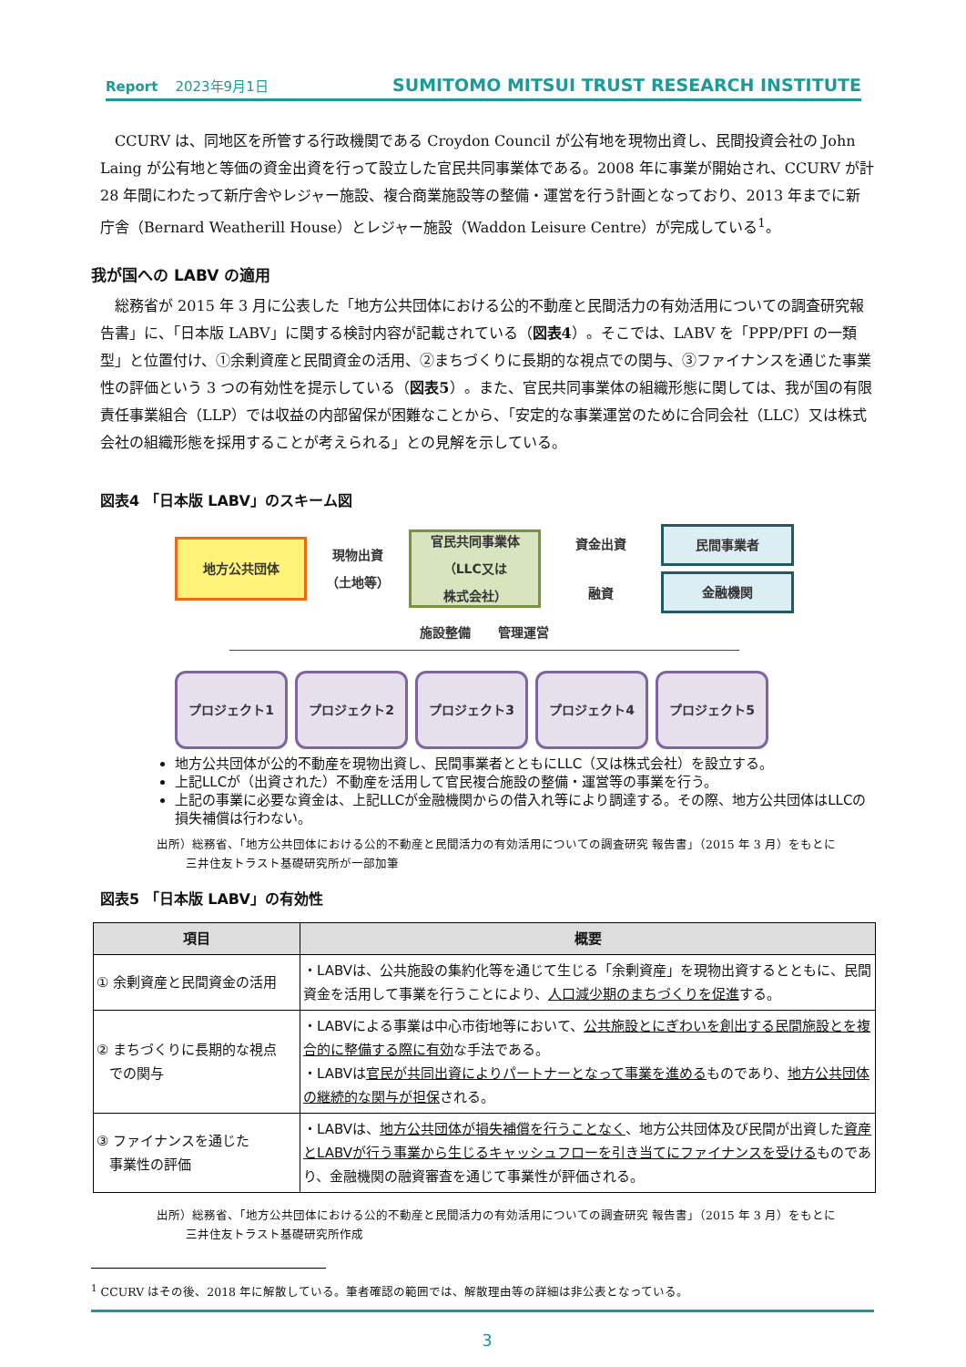Report 2023年9月1日 SUMITOMO MITSUI TRUST RESEARCH INSTITUTE
CCURV は、同地区を所管する行政機関である Croydon Council が公有地を現物出資し、民間投資会社の John Laing が公有地と等価の資金出資を行って設立した官民共同事業体である。2008 年に事業が開始され、CCURV が計 28 年間にわたって新庁舎やレジャー施設、複合商業施設等の整備・運営を行う計画となっており、2013 年までに新庁舎（Bernard Weatherill House）とレジャー施設（Waddon Leisure Centre）が完成している<sup>1</sup>。
我が国への LABV の適用
総務省が 2015 年 3 月に公表した「地方公共団体における公的不動産と民間活力の有効活用についての調査研究報告書」に、「日本版 LABV」に関する検討内容が記載されている（図表4）。そこでは、LABV を「PPP/PFI の一類型」と位置付け、①余剰資産と民間資金の活用、②まちづくりに長期的な視点での関与、③ファイナンスを通じた事業性の評価という 3 つの有効性を提示している（図表5）。また、官民共同事業体の組織形態に関しては、我が国の有限責任事業組合（LLP）では収益の内部留保が困難なことから、「安定的な事業運営のために合同会社（LLC）又は株式会社の組織形態を採用することが考えられる」との見解を示している。
図表4 「日本版 LABV」のスキーム図
地方公共団体
現物出資
（土地等）
官民共同事業体
（LLC又は
株式会社）
資金出資
融資
民間事業者
金融機関
施設整備 管理運営
プロジェクト1 プロジェクト2 プロジェクト3 プロジェクト4 プロジェクト5
地方公共団体が公的不動産を現物出資し、民間事業者とともにLLC（又は株式会社）を設立する。
上記LLCが（出資された）不動産を活用して官民複合施設の整備・運営等の事業を行う。
上記の事業に必要な資金は、上記LLCが金融機関からの借入れ等により調達する。その際、地方公共団体はLLCの損失補償は行わない。
出所）総務省、「地方公共団体における公的不動産と民間活力の有効活用についての調査研究 報告書」（2015 年 3 月）をもとに
三井住友トラスト基礎研究所が一部加筆
図表5 「日本版 LABV」の有効性
| 項目 | 概要 |
| --- | --- |
| ① 余剰資産と民間資金の活用 | ・LABVは、公共施設の集約化等を通じて生じる「余剰資産」を現物出資するとともに、民間資金を活用して事業を行うことにより、 人口減少期のまちづくりを促進 する。 |
| ② まちづくりに長期的な視点 での関与 | ・LABVによる事業は中心市街地等において、 公共施設とにぎわいを創出する民間施設とを複合的に整備する際に有効 な手法である。 ・LABVは 官民が共同出資によりパートナーとなって事業を進める ものであり、 地方公共団体の継続的な関与が担保 される。 |
| ③ ファイナンスを通じた 事業性の評価 | ・LABVは、 地方公共団体が損失補償を行うことなく 、地方公共団体及び民間が出資した 資産とLABVが行う事業から生じるキャッシュフローを引き当てにファイナンスを受ける ものであり、金融機関の融資審査を通じて事業性が評価される。 |
出所）総務省、「地方公共団体における公的不動産と民間活力の有効活用についての調査研究 報告書」（2015 年 3 月）をもとに
三井住友トラスト基礎研究所作成
<sup>1</sup> CCURV はその後、2018 年に解散している。筆者確認の範囲では、解散理由等の詳細は非公表となっている。
3